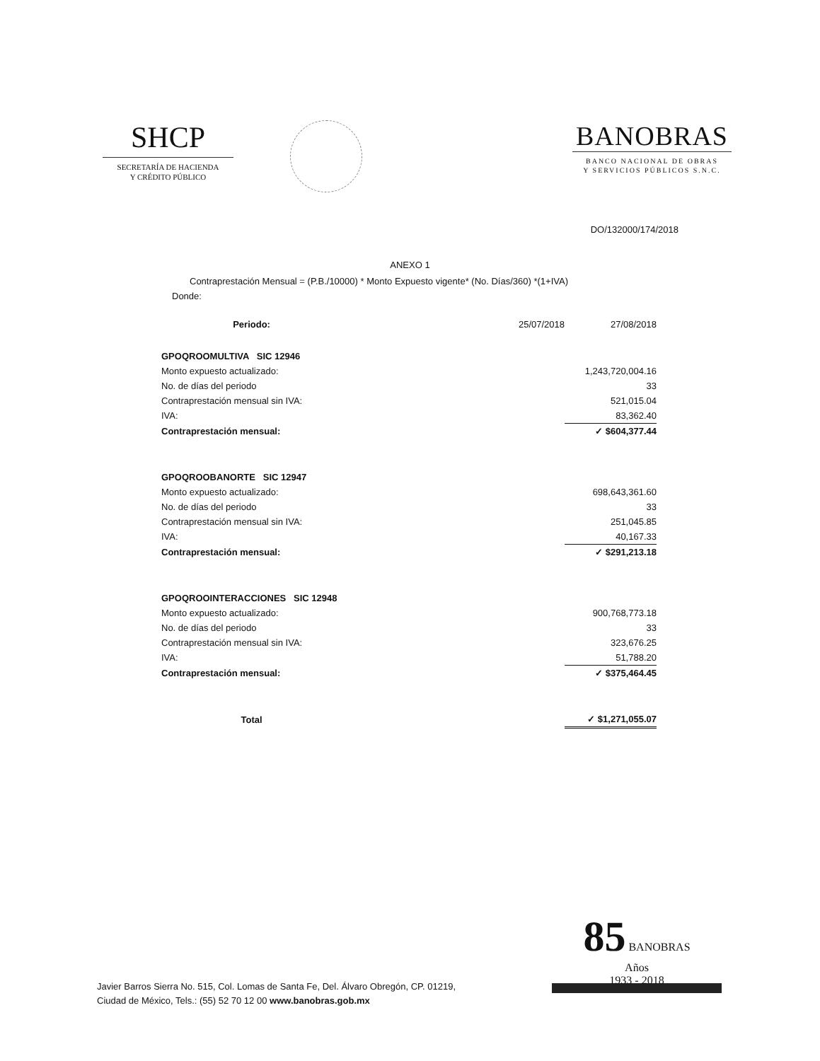SHCP
SECRETARÍA DE HACIENDA
Y CRÉDITO PÚBLICO
BANOBRAS
BANCO NACIONAL DE OBRAS
Y SERVICIOS PÚBLICOS S.N.C.
DO/132000/174/2018
ANEXO 1
Contraprestación Mensual = (P.B./10000) * Monto Expuesto vigente* (No. Días/360) *(1+IVA)
Donde:
| | Periodo: | 25/07/2018 | 27/08/2018 |
| GPOQROOMULTIVA SIC 12946 | | | |
| Monto expuesto actualizado: | | | 1,243,720,004.16 |
| No. de días del periodo | | | 33 |
| Contraprestación mensual sin IVA: | | | 521,015.04 |
| IVA: | | | 83,362.40 |
| Contraprestación mensual: | | | ✓ $604,377.44 |
| GPOQROOBANORTE SIC 12947 | | | |
| Monto expuesto actualizado: | | | 698,643,361.60 |
| No. de días del periodo | | | 33 |
| Contraprestación mensual sin IVA: | | | 251,045.85 |
| IVA: | | | 40,167.33 |
| Contraprestación mensual: | | | ✓ $291,213.18 |
| GPOQROOINTERACCIONES SIC 12948 | | | |
| Monto expuesto actualizado: | | | 900,768,773.18 |
| No. de días del periodo | | | 33 |
| Contraprestación mensual sin IVA: | | | 323,676.25 |
| IVA: | | | 51,788.20 |
| Contraprestación mensual: | | | ✓ $375,464.45 |
| | Total | | ✓ $1,271,055.07 |
85 BANOBRAS
Años
1933 - 2018
Javier Barros Sierra No. 515, Col. Lomas de Santa Fe, Del. Álvaro Obregón, CP. 01219,
Ciudad de México, Tels.: (55) 52 70 12 00 www.banobras.gob.mx